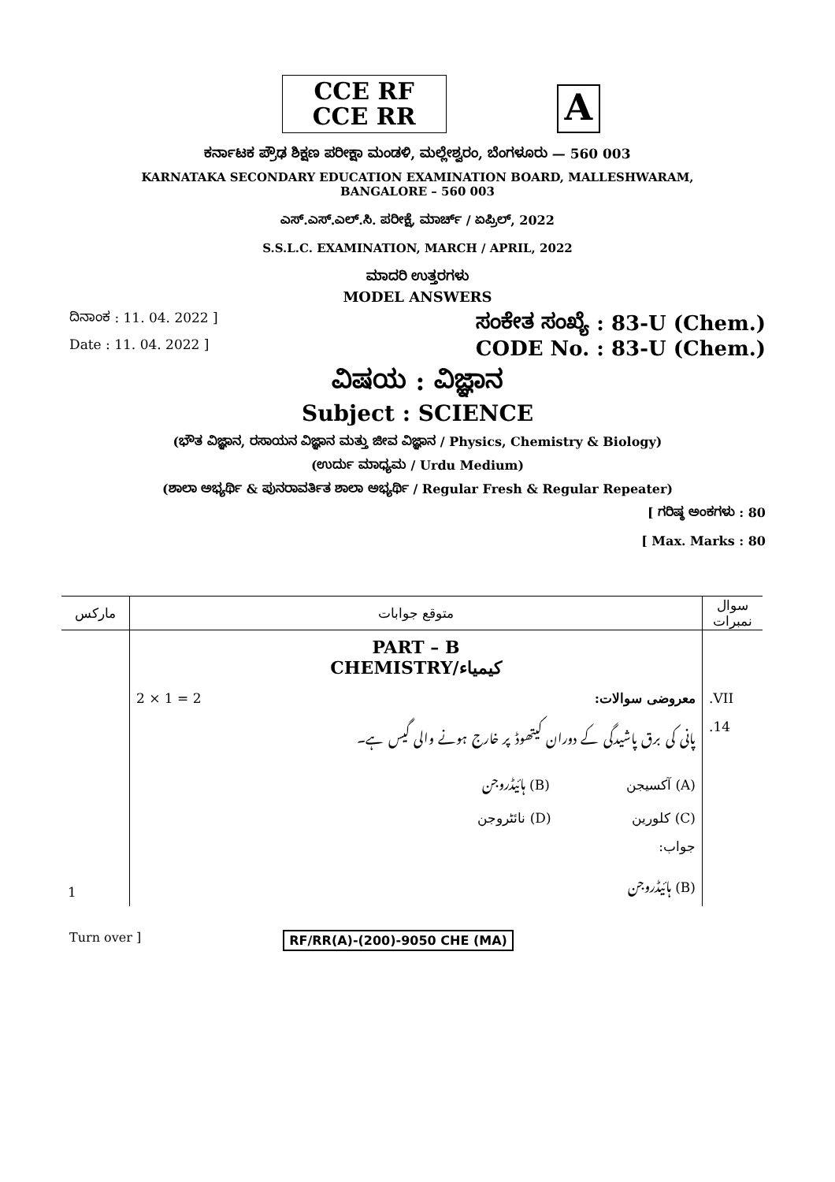CCE RF
CCE RR
A
ಕರ್ನಾಟಕ ಪ್ರೌಢ ಶಿಕ್ಷಣ ಪರೀಕ್ಷಾ ಮಂಡಳಿ, ಮಲ್ಲೇಶ್ವರಂ, ಬೆಂಗಳೂರು — 560 003
KARNATAKA SECONDARY EDUCATION EXAMINATION BOARD, MALLESHWARAM,
BANGALORE – 560 003
ಎಸ್.ಎಸ್.ಎಲ್.ಸಿ. ಪರೀಕ್ಷೆ, ಮಾರ್ಚ್ / ಏಪ್ರಿಲ್, 2022
S.S.L.C. EXAMINATION, MARCH / APRIL, 2022
ಮಾದರಿ ಉತ್ತರಗಳು
MODEL ANSWERS
ದಿನಾಂಕ : 11. 04. 2022 ] ಸಂಕೇತ ಸಂಖ್ಯೆ : 83-U (Chem.)
Date : 11. 04. 2022 ] CODE No. : 83-U (Chem.)
ವಿಷಯ : ವಿಜ್ಞಾನ
Subject : SCIENCE
(ಭೌತ ವಿಜ್ಞಾನ, ರಸಾಯನ ವಿಜ್ಞಾನ ಮತ್ತು ಜೀವ ವಿಜ್ಞಾನ / Physics, Chemistry & Biology)
(ಉರ್ದು ಮಾಧ್ಯಮ / Urdu Medium)
(ಶಾಲಾ ಅಭ್ಯರ್ಥಿ & ಪುನರಾವರ್ತಿತ ಶಾಲಾ ಅಭ್ಯರ್ಥಿ / Regular Fresh & Regular Repeater)
[ ಗರಿಷ್ಠ ಅಂಕಗಳು : 80
[ Max. Marks : 80
| مارکس | متوقع جوابات | سوال نمبرات |
| --- | --- | --- |
| | PART – B CHEMISTRY/کیمیاء | |
| | 2 × 1 = 2 معروضی سوالات: | .VII |
| | پانی کی برق پاشیدگی کے دوران کیتھوڈ پر خارج ہونے والی گیس ہے۔ | .14 |
| | (A) آکسیجن (B) ہائیڈروجن | |
| | (C) کلورین (D) نائٹروجن | |
| | جواب: | |
| 1 | (B) ہائیڈروجن | |
Turn over ] RF/RR(A)-(200)-9050 CHE (MA)